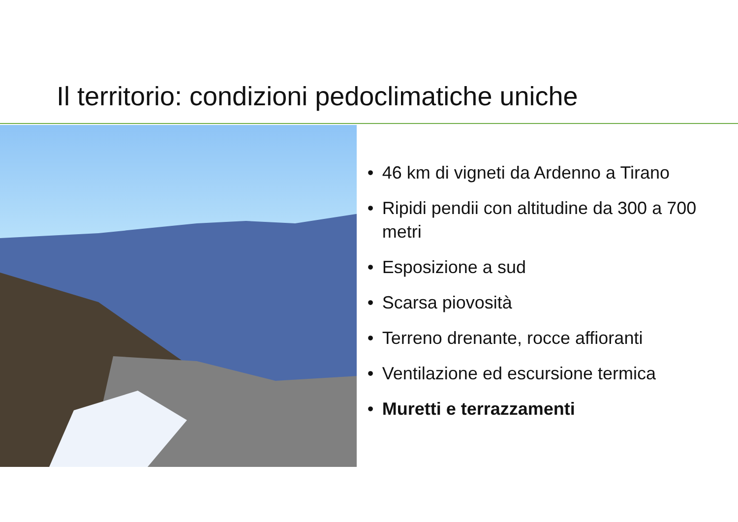Il territorio: condizioni pedoclimatiche uniche
• 46 km di vigneti da Ardenno a Tirano
• Ripidi pendii con altitudine da 300 a 700 metri
• Esposizione a sud
• Scarsa piovosità
• Terreno drenante, rocce affioranti
• Ventilazione ed escursione termica
• Muretti e terrazzamenti